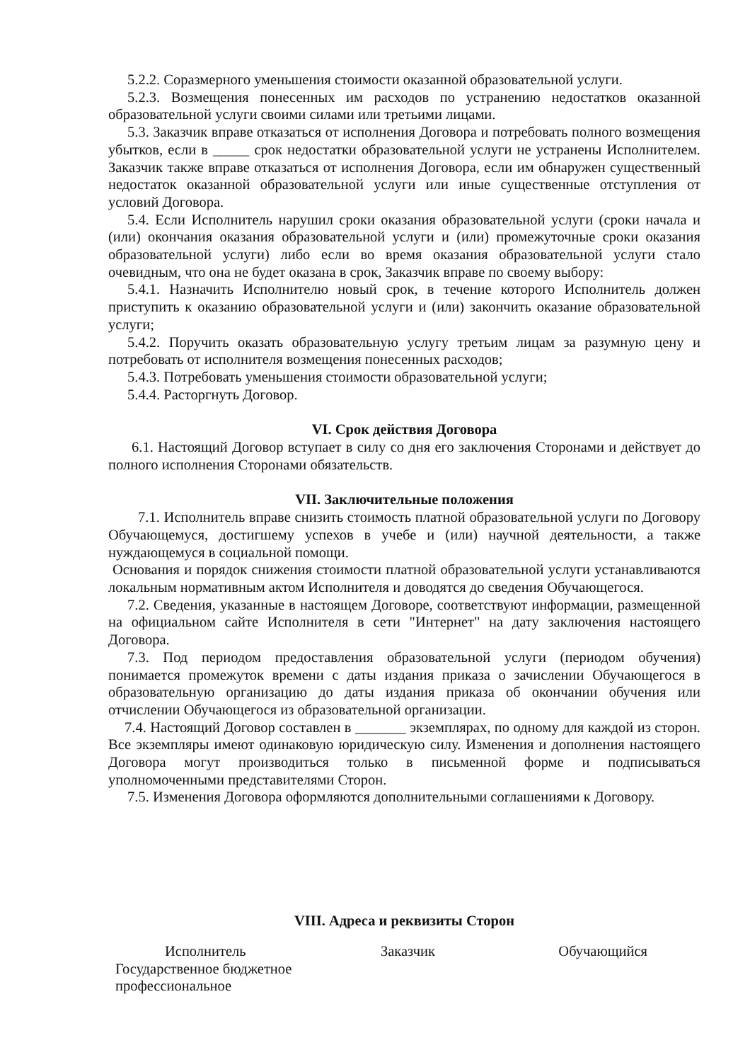5.2.2. Соразмерного уменьшения стоимости оказанной образовательной услуги.
5.2.3. Возмещения понесенных им расходов по устранению недостатков оказанной образовательной услуги своими силами или третьими лицами.
5.3. Заказчик вправе отказаться от исполнения Договора и потребовать полного возмещения убытков, если в _____ срок недостатки образовательной услуги не устранены Исполнителем. Заказчик также вправе отказаться от исполнения Договора, если им обнаружен существенный недостаток оказанной образовательной услуги или иные существенные отступления от условий Договора.
5.4. Если Исполнитель нарушил сроки оказания образовательной услуги (сроки начала и (или) окончания оказания образовательной услуги и (или) промежуточные сроки оказания образовательной услуги) либо если во время оказания образовательной услуги стало очевидным, что она не будет оказана в срок, Заказчик вправе по своему выбору:
5.4.1. Назначить Исполнителю новый срок, в течение которого Исполнитель должен приступить к оказанию образовательной услуги и (или) закончить оказание образовательной услуги;
5.4.2. Поручить оказать образовательную услугу третьим лицам за разумную цену и потребовать от исполнителя возмещения понесенных расходов;
5.4.3. Потребовать уменьшения стоимости образовательной услуги;
5.4.4. Расторгнуть Договор.
VI. Срок действия Договора
6.1. Настоящий Договор вступает в силу со дня его заключения Сторонами и действует до полного исполнения Сторонами обязательств.
VII. Заключительные положения
7.1. Исполнитель вправе снизить стоимость платной образовательной услуги по Договору Обучающемуся, достигшему успехов в учебе и (или) научной деятельности, а также нуждающемуся в социальной помощи.
Основания и порядок снижения стоимости платной образовательной услуги устанавливаются локальным нормативным актом Исполнителя и доводятся до сведения Обучающегося.
7.2. Сведения, указанные в настоящем Договоре, соответствуют информации, размещенной на официальном сайте Исполнителя в сети "Интернет" на дату заключения настоящего Договора.
7.3. Под периодом предоставления образовательной услуги (периодом обучения) понимается промежуток времени с даты издания приказа о зачислении Обучающегося в образовательную организацию до даты издания приказа об окончании обучения или отчислении Обучающегося из образовательной организации.
7.4. Настоящий Договор составлен в _______ экземплярах, по одному для каждой из сторон. Все экземпляры имеют одинаковую юридическую силу. Изменения и дополнения настоящего Договора могут производиться только в письменной форме и подписываться уполномоченными представителями Сторон.
7.5. Изменения Договора оформляются дополнительными соглашениями к Договору.
VIII. Адреса и реквизиты Сторон
Исполнитель
Государственное бюджетное
профессиональное
Заказчик Обучающийся